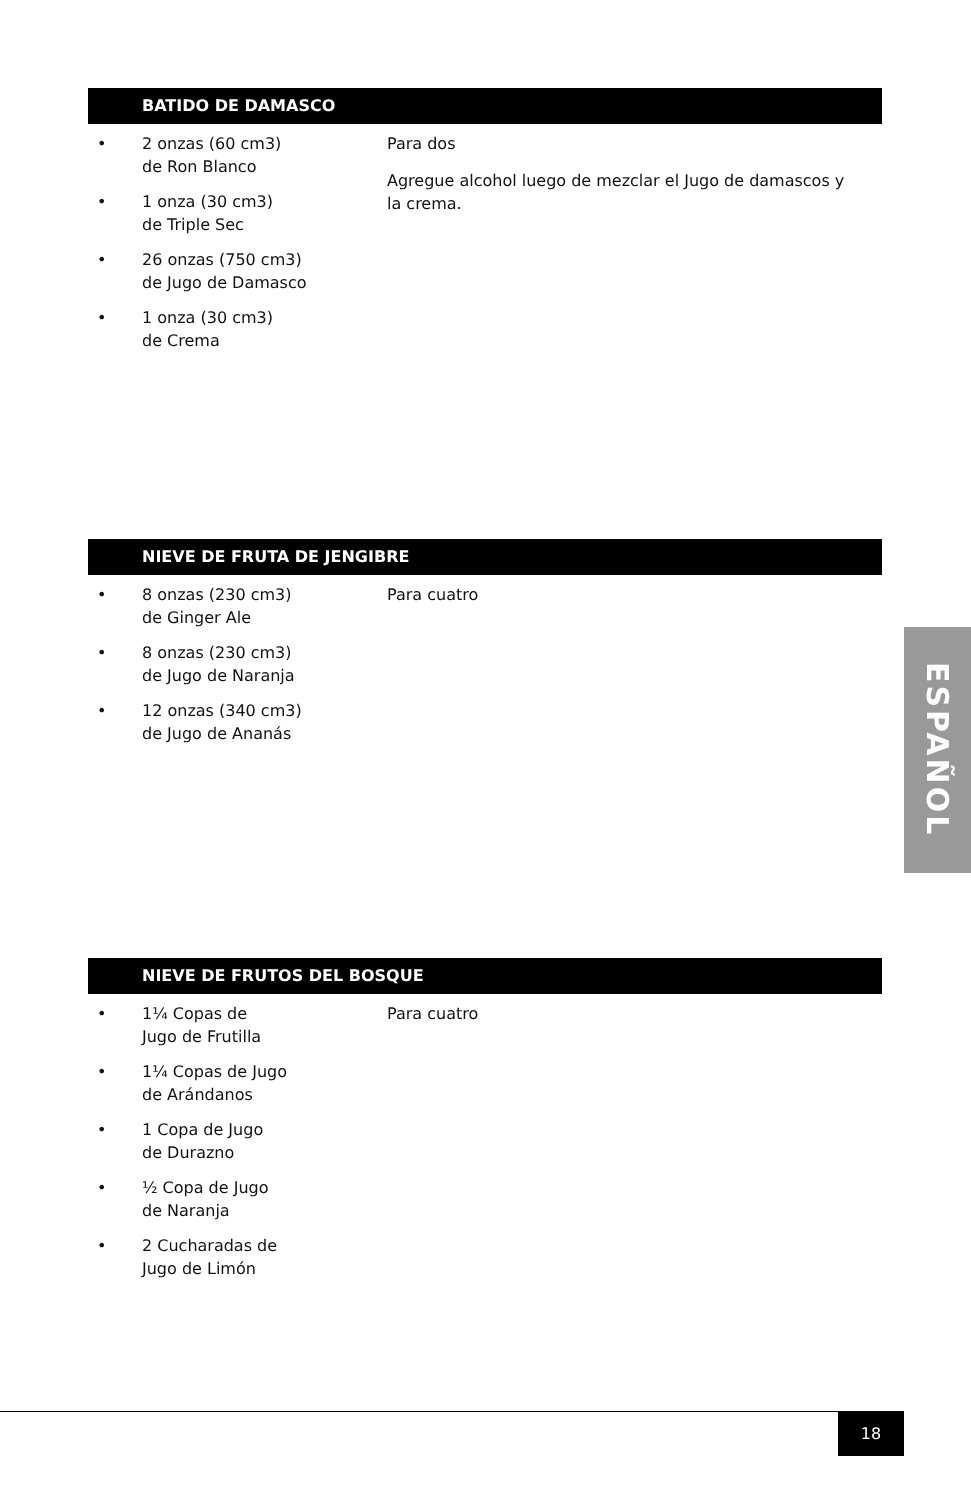BATIDO DE DAMASCO
• 2 onzas (60 cm3)
de Ron Blanco
• 1 onza (30 cm3)
de Triple Sec
• 26 onzas (750 cm3)
de Jugo de Damasco
• 1 onza (30 cm3)
de Crema
Para dos
Agregue alcohol luego de mezclar el Jugo de damascos y la crema.
NIEVE DE FRUTA DE JENGIBRE
• 8 onzas (230 cm3)
de Ginger Ale
• 8 onzas (230 cm3)
de Jugo de Naranja
• 12 onzas (340 cm3)
de Jugo de Ananás
Para cuatro
NIEVE DE FRUTOS DEL BOSQUE
• 1¼ Copas de
Jugo de Frutilla
• 1¼ Copas de Jugo
de Arándanos
• 1 Copa de Jugo
de Durazno
• ½ Copa de Jugo
de Naranja
• 2 Cucharadas de
Jugo de Limón
Para cuatro
ESPAÑOL
18